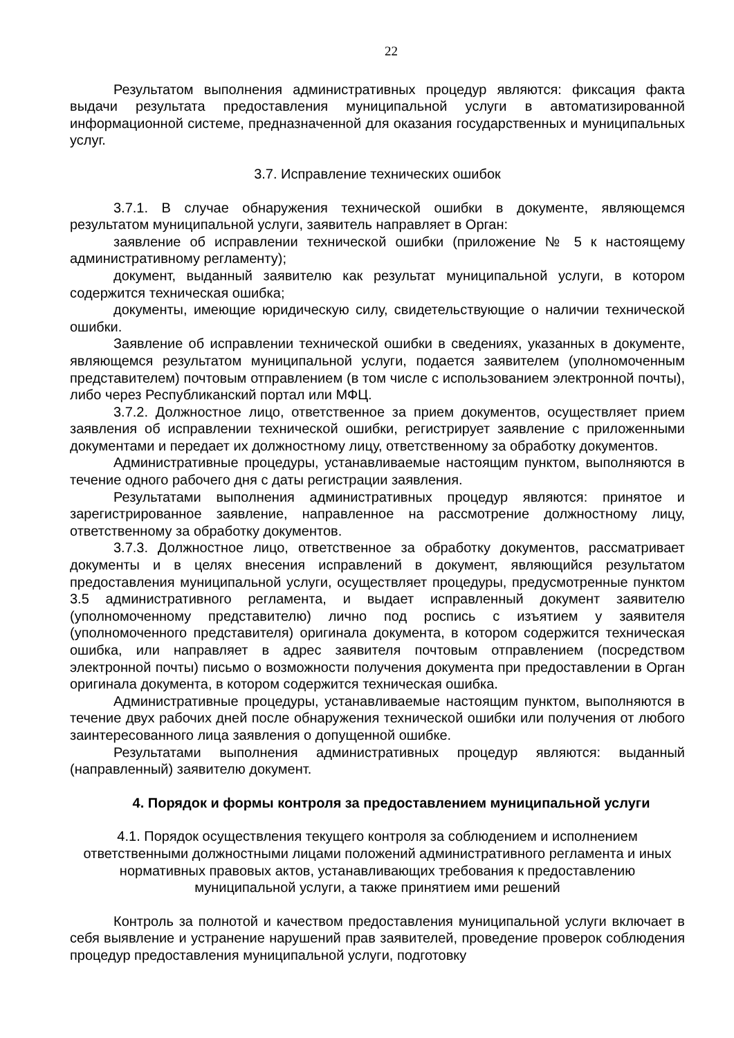22
Результатом выполнения административных процедур являются: фиксация факта выдачи результата предоставления муниципальной услуги в автоматизированной информационной системе, предназначенной для оказания государственных и муниципальных услуг.
3.7. Исправление технических ошибок
3.7.1. В случае обнаружения технической ошибки в документе, являющемся результатом муниципальной услуги, заявитель направляет в Орган:
заявление об исправлении технической ошибки (приложение № 5 к настоящему административному регламенту);
документ, выданный заявителю как результат муниципальной услуги, в котором содержится техническая ошибка;
документы, имеющие юридическую силу, свидетельствующие о наличии технической ошибки.
Заявление об исправлении технической ошибки в сведениях, указанных в документе, являющемся результатом муниципальной услуги, подается заявителем (уполномоченным представителем) почтовым отправлением (в том числе с использованием электронной почты), либо через Республиканский портал или МФЦ.
3.7.2. Должностное лицо, ответственное за прием документов, осуществляет прием заявления об исправлении технической ошибки, регистрирует заявление с приложенными документами и передает их должностному лицу, ответственному за обработку документов.
Административные процедуры, устанавливаемые настоящим пунктом, выполняются в течение одного рабочего дня с даты регистрации заявления.
Результатами выполнения административных процедур являются: принятое и зарегистрированное заявление, направленное на рассмотрение должностному лицу, ответственному за обработку документов.
3.7.3. Должностное лицо, ответственное за обработку документов, рассматривает документы и в целях внесения исправлений в документ, являющийся результатом предоставления муниципальной услуги, осуществляет процедуры, предусмотренные пунктом 3.5 административного регламента, и выдает исправленный документ заявителю (уполномоченному представителю) лично под роспись с изъятием у заявителя (уполномоченного представителя) оригинала документа, в котором содержится техническая ошибка, или направляет в адрес заявителя почтовым отправлением (посредством электронной почты) письмо о возможности получения документа при предоставлении в Орган оригинала документа, в котором содержится техническая ошибка.
Административные процедуры, устанавливаемые настоящим пунктом, выполняются в течение двух рабочих дней после обнаружения технической ошибки или получения от любого заинтересованного лица заявления о допущенной ошибке.
Результатами выполнения административных процедур являются: выданный (направленный) заявителю документ.
4. Порядок и формы контроля за предоставлением муниципальной услуги
4.1. Порядок осуществления текущего контроля за соблюдением и исполнением ответственными должностными лицами положений административного регламента и иных нормативных правовых актов, устанавливающих требования к предоставлению муниципальной услуги, а также принятием ими решений
Контроль за полнотой и качеством предоставления муниципальной услуги включает в себя выявление и устранение нарушений прав заявителей, проведение проверок соблюдения процедур предоставления муниципальной услуги, подготовку